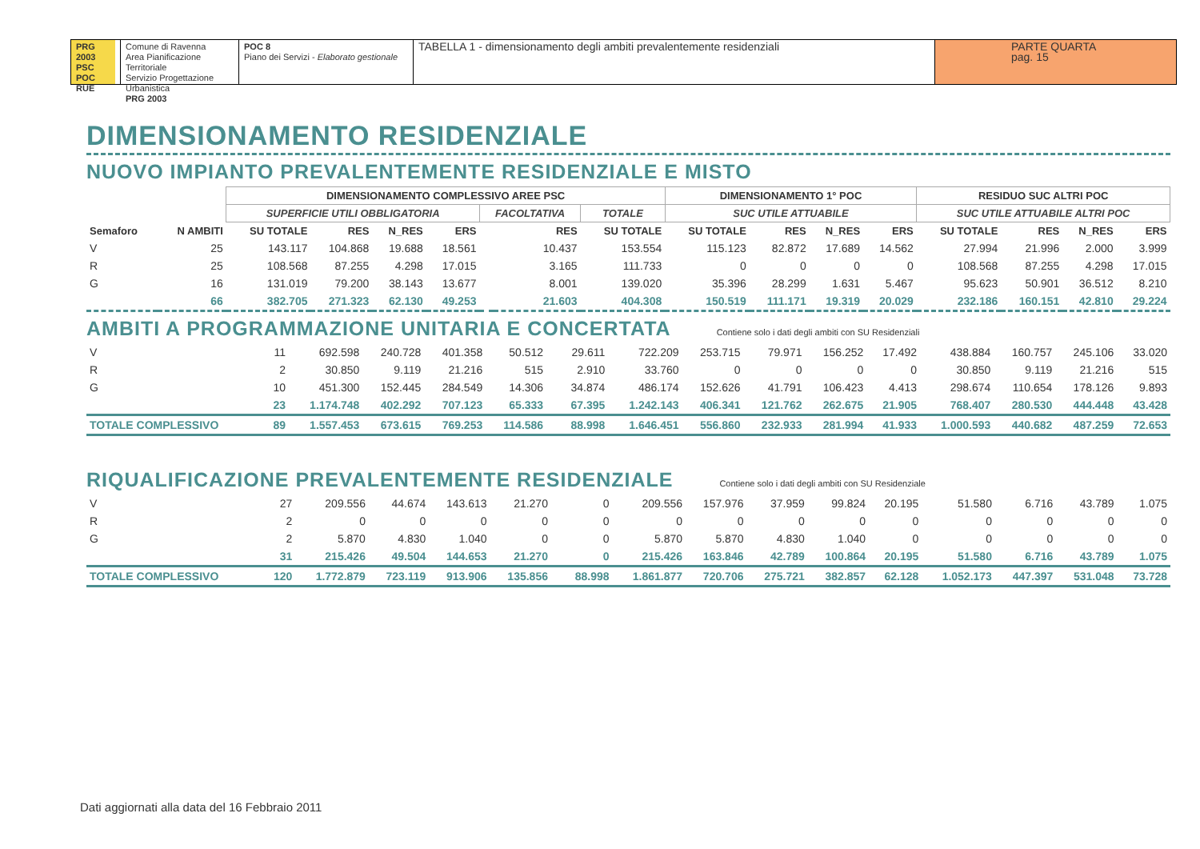PRG 2003
PSC
POC
RUE
Comune di Ravenna
Area Pianificazione Territoriale
Servizio Progettazione Urbanistica
PRG 2003
POC 8
Piano dei Servizi - Elaborato gestionale
TABELLA 1 - dimensionamento degli ambiti prevalentemente residenziali
PARTE QUARTA
pag. 15
DIMENSIONAMENTO RESIDENZIALE
NUOVO IMPIANTO PREVALENTEMENTE RESIDENZIALE E MISTO
| | | DIMENSIONAMENTO COMPLESSIVO AREE PSC | | | | | | | DIMENSIONAMENTO 1° POC | | | | RESIDUO SUC ALTRI POC | | | |
| --- | --- | --- | --- | --- | --- | --- | --- | --- | --- | --- | --- | --- | --- | --- | --- | --- |
| | | SUPERFICIE UTILI OBBLIGATORIA | | | | FACOLTATIVA | | TOTALE | SUC UTILE ATTUABILE | | | | SUC UTILE ATTUABILE ALTRI POC | | | |
| Semaforo | N AMBITI | SU TOTALE | RES | N_RES | ERS | | RES | SU TOTALE | SU TOTALE | RES | N_RES | ERS | SU TOTALE | RES | N_RES | ERS |
| V | 25 | 143.117 | 104.868 | 19.688 | 18.561 | | 10.437 | 153.554 | 115.123 | 82.872 | 17.689 | 14.562 | 27.994 | 21.996 | 2.000 | 3.999 |
| R | 25 | 108.568 | 87.255 | 4.298 | 17.015 | | 3.165 | 111.733 | 0 | 0 | 0 | 0 | 108.568 | 87.255 | 4.298 | 17.015 |
| G | 16 | 131.019 | 79.200 | 38.143 | 13.677 | | 8.001 | 139.020 | 35.396 | 28.299 | 1.631 | 5.467 | 95.623 | 50.901 | 36.512 | 8.210 |
| | 66 | 382.705 | 271.323 | 62.130 | 49.253 | | 21.603 | 404.308 | 150.519 | 111.171 | 19.319 | 20.029 | 232.186 | 160.151 | 42.810 | 29.224 |
AMBITI A PROGRAMMAZIONE UNITARIA E CONCERTATA Contiene solo i dati degli ambiti con SU Residenziali
| V | 11 | 692.598 | 240.728 | 401.358 | 50.512 | | 29.611 | 722.209 | 253.715 | 79.971 | 156.252 | 17.492 | 438.884 | 160.757 | 245.106 | 33.020 |
| R | 2 | 30.850 | 9.119 | 21.216 | 515 | | 2.910 | 33.760 | 0 | 0 | 0 | 0 | 30.850 | 9.119 | 21.216 | 515 |
| G | 10 | 451.300 | 152.445 | 284.549 | 14.306 | | 34.874 | 486.174 | 152.626 | 41.791 | 106.423 | 4.413 | 298.674 | 110.654 | 178.126 | 9.893 |
| | 23 | 1.174.748 | 402.292 | 707.123 | 65.333 | | 67.395 | 1.242.143 | 406.341 | 121.762 | 262.675 | 21.905 | 768.407 | 280.530 | 444.448 | 43.428 |
| TOTALE COMPLESSIVO | 89 | 1.557.453 | 673.615 | 769.253 | 114.586 | | 88.998 | 1.646.451 | 556.860 | 232.933 | 281.994 | 41.933 | 1.000.593 | 440.682 | 487.259 | 72.653 |
RIQUALIFICAZIONE PREVALENTEMENTE RESIDENZIALE Contiene solo i dati degli ambiti con SU Residenziale
| V | 27 | 209.556 | 44.674 | 143.613 | 21.270 | | 0 | 209.556 | 157.976 | 37.959 | 99.824 | 20.195 | 51.580 | 6.716 | 43.789 | 1.075 |
| R | 2 | 0 | 0 | 0 | 0 | | 0 | 0 | 0 | 0 | 0 | 0 | 0 | 0 | 0 | 0 |
| G | 2 | 5.870 | 4.830 | 1.040 | 0 | | 0 | 5.870 | 5.870 | 4.830 | 1.040 | 0 | 0 | 0 | 0 | 0 |
| | 31 | 215.426 | 49.504 | 144.653 | 21.270 | | 0 | 215.426 | 163.846 | 42.789 | 100.864 | 20.195 | 51.580 | 6.716 | 43.789 | 1.075 |
| TOTALE COMPLESSIVO | 120 | 1.772.879 | 723.119 | 913.906 | 135.856 | | 88.998 | 1.861.877 | 720.706 | 275.721 | 382.857 | 62.128 | 1.052.173 | 447.397 | 531.048 | 73.728 |
Dati aggiornati alla data del 16 Febbraio 2011